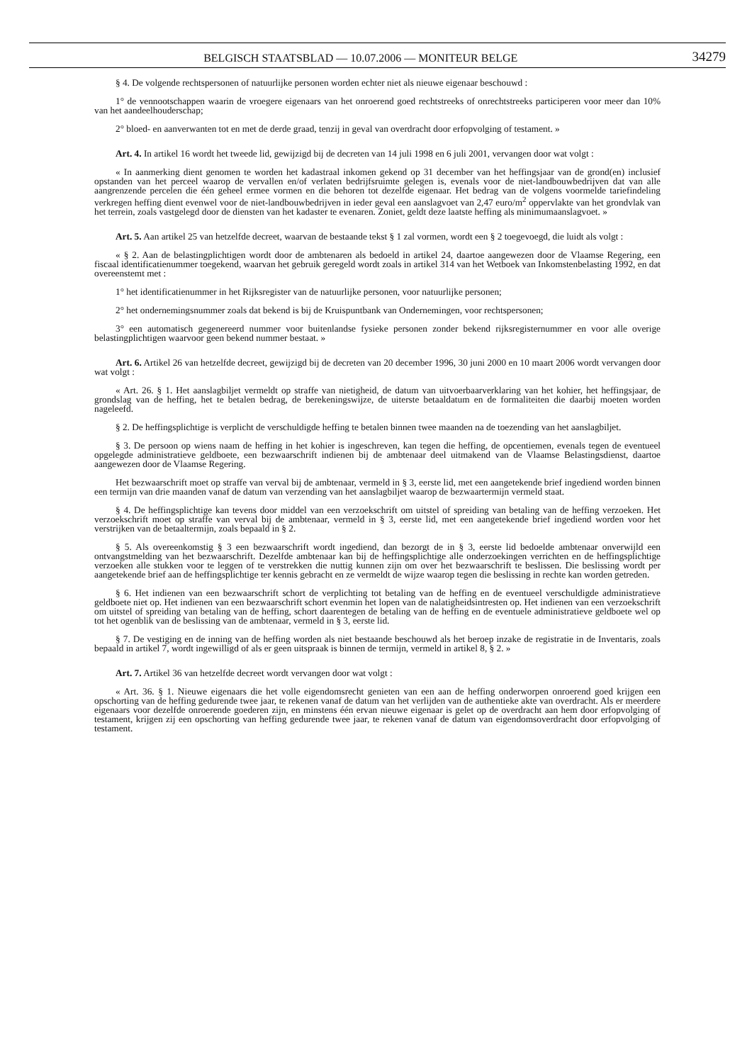BELGISCH STAATSBLAD — 10.07.2006 — MONITEUR BELGE 34279
§ 4. De volgende rechtspersonen of natuurlijke personen worden echter niet als nieuwe eigenaar beschouwd :
1° de vennootschappen waarin de vroegere eigenaars van het onroerend goed rechtstreeks of onrechtstreeks participeren voor meer dan 10% van het aandeelhouderschap;
2° bloed- en aanverwanten tot en met de derde graad, tenzij in geval van overdracht door erfopvolging of testament. »
Art. 4. In artikel 16 wordt het tweede lid, gewijzigd bij de decreten van 14 juli 1998 en 6 juli 2001, vervangen door wat volgt :
« In aanmerking dient genomen te worden het kadastraal inkomen gekend op 31 december van het heffingsjaar van de grond(en) inclusief opstanden van het perceel waarop de vervallen en/of verlaten bedrijfsruimte gelegen is, evenals voor de niet-landbouwbedrijven dat van alle aangrenzende percelen die één geheel ermee vormen en die behoren tot dezelfde eigenaar. Het bedrag van de volgens voormelde tariefindeling verkregen heffing dient evenwel voor de niet-landbouwbedrijven in ieder geval een aanslagvoet van 2,47 euro/m<sup>2</sup> oppervlakte van het grondvlak van het terrein, zoals vastgelegd door de diensten van het kadaster te evenaren. Zoniet, geldt deze laatste heffing als minimumaanslagvoet. »
Art. 5. Aan artikel 25 van hetzelfde decreet, waarvan de bestaande tekst § 1 zal vormen, wordt een § 2 toegevoegd, die luidt als volgt :
« § 2. Aan de belastingplichtigen wordt door de ambtenaren als bedoeld in artikel 24, daartoe aangewezen door de Vlaamse Regering, een fiscaal identificatienummer toegekend, waarvan het gebruik geregeld wordt zoals in artikel 314 van het Wetboek van Inkomstenbelasting 1992, en dat overeenstemt met :
1° het identificatienummer in het Rijksregister van de natuurlijke personen, voor natuurlijke personen;
2° het ondernemingsnummer zoals dat bekend is bij de Kruispuntbank van Ondernemingen, voor rechtspersonen;
3° een automatisch gegenereerd nummer voor buitenlandse fysieke personen zonder bekend rijksregisternummer en voor alle overige belastingplichtigen waarvoor geen bekend nummer bestaat. »
Art. 6. Artikel 26 van hetzelfde decreet, gewijzigd bij de decreten van 20 december 1996, 30 juni 2000 en 10 maart 2006 wordt vervangen door wat volgt :
« Art. 26. § 1. Het aanslagbiljet vermeldt op straffe van nietigheid, de datum van uitvoerbaarverklaring van het kohier, het heffingsjaar, de grondslag van de heffing, het te betalen bedrag, de berekeningswijze, de uiterste betaaldatum en de formaliteiten die daarbij moeten worden nageleefd.
§ 2. De heffingsplichtige is verplicht de verschuldigde heffing te betalen binnen twee maanden na de toezending van het aanslagbiljet.
§ 3. De persoon op wiens naam de heffing in het kohier is ingeschreven, kan tegen die heffing, de opcentiemen, evenals tegen de eventueel opgelegde administratieve geldboete, een bezwaarschrift indienen bij de ambtenaar deel uitmakend van de Vlaamse Belastingsdienst, daartoe aangewezen door de Vlaamse Regering.
Het bezwaarschrift moet op straffe van verval bij de ambtenaar, vermeld in § 3, eerste lid, met een aangetekende brief ingediend worden binnen een termijn van drie maanden vanaf de datum van verzending van het aanslagbiljet waarop de bezwaartermijn vermeld staat.
§ 4. De heffingsplichtige kan tevens door middel van een verzoekschrift om uitstel of spreiding van betaling van de heffing verzoeken. Het verzoekschrift moet op straffe van verval bij de ambtenaar, vermeld in § 3, eerste lid, met een aangetekende brief ingediend worden voor het verstrijken van de betaaltermijn, zoals bepaald in § 2.
§ 5. Als overeenkomstig § 3 een bezwaarschrift wordt ingediend, dan bezorgt de in § 3, eerste lid bedoelde ambtenaar onverwijld een ontvangstmelding van het bezwaarschrift. Dezelfde ambtenaar kan bij de heffingsplichtige alle onderzoekingen verrichten en de heffingsplichtige verzoeken alle stukken voor te leggen of te verstrekken die nuttig kunnen zijn om over het bezwaarschrift te beslissen. Die beslissing wordt per aangetekende brief aan de heffingsplichtige ter kennis gebracht en ze vermeldt de wijze waarop tegen die beslissing in rechte kan worden getreden.
§ 6. Het indienen van een bezwaarschrift schort de verplichting tot betaling van de heffing en de eventueel verschuldigde administratieve geldboete niet op. Het indienen van een bezwaarschrift schort evenmin het lopen van de nalatigheidsintresten op. Het indienen van een verzoekschrift om uitstel of spreiding van betaling van de heffing, schort daarentegen de betaling van de heffing en de eventuele administratieve geldboete wel op tot het ogenblik van de beslissing van de ambtenaar, vermeld in § 3, eerste lid.
§ 7. De vestiging en de inning van de heffing worden als niet bestaande beschouwd als het beroep inzake de registratie in de Inventaris, zoals bepaald in artikel 7, wordt ingewilligd of als er geen uitspraak is binnen de termijn, vermeld in artikel 8, § 2. »
Art. 7. Artikel 36 van hetzelfde decreet wordt vervangen door wat volgt :
« Art. 36. § 1. Nieuwe eigenaars die het volle eigendomsrecht genieten van een aan de heffing onderworpen onroerend goed krijgen een opschorting van de heffing gedurende twee jaar, te rekenen vanaf de datum van het verlijden van de authentieke akte van overdracht. Als er meerdere eigenaars voor dezelfde onroerende goederen zijn, en minstens één ervan nieuwe eigenaar is gelet op de overdracht aan hem door erfopvolging of testament, krijgen zij een opschorting van heffing gedurende twee jaar, te rekenen vanaf de datum van eigendomsoverdracht door erfopvolging of testament.